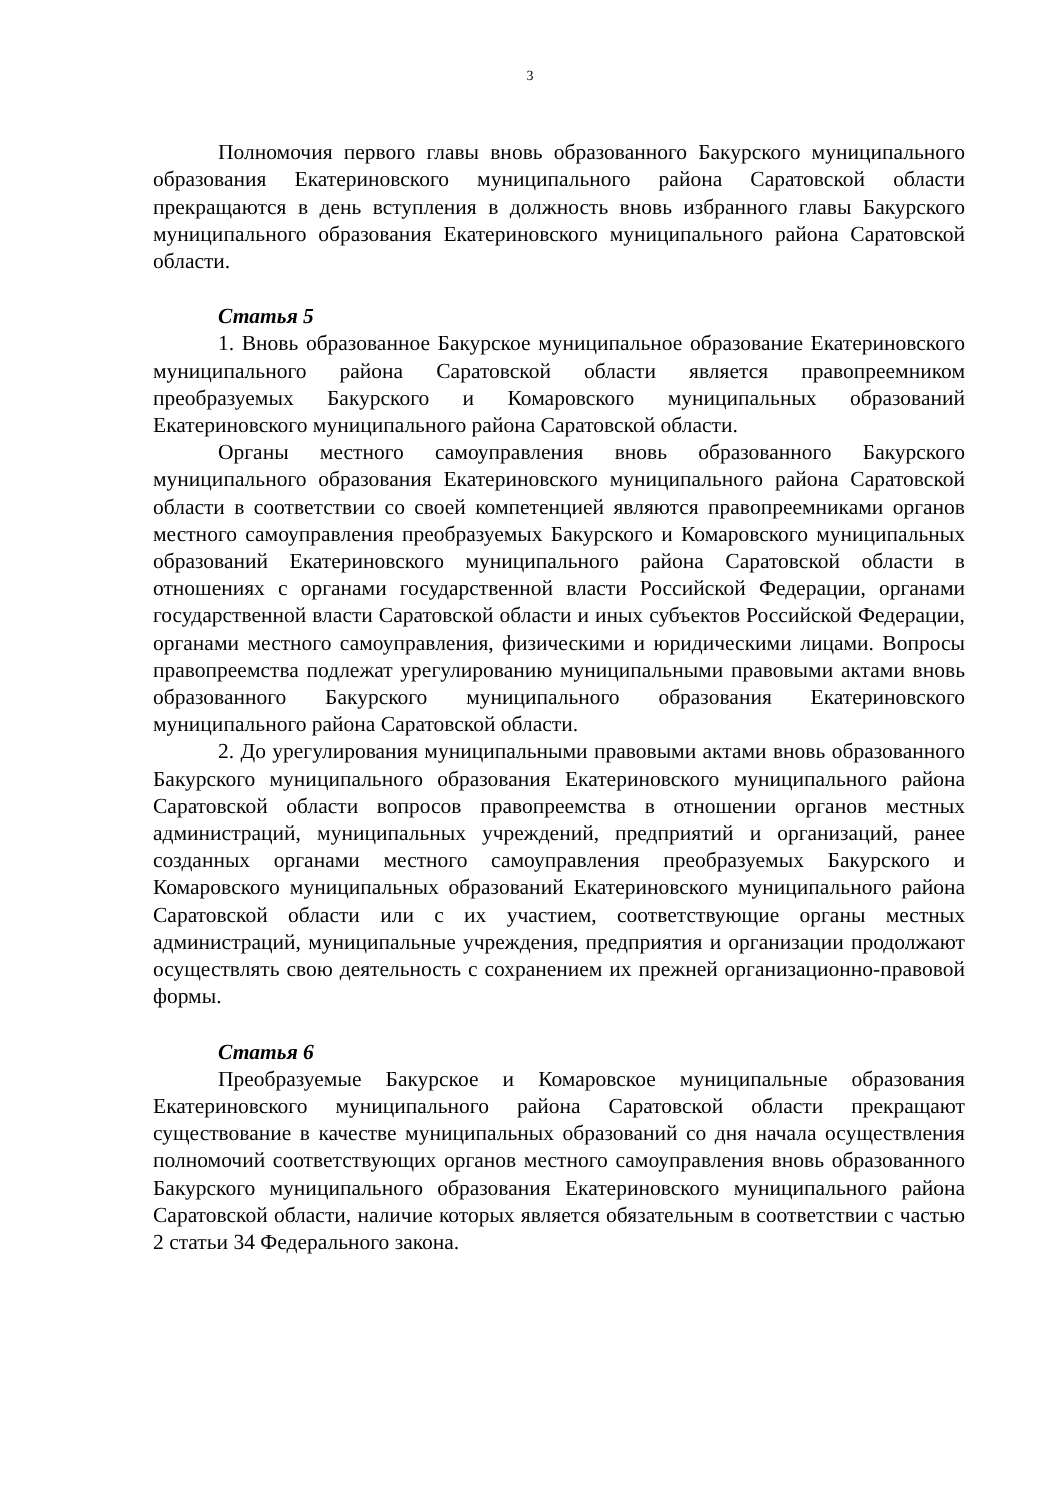3
Полномочия первого главы вновь образованного Бакурского муниципального образования Екатериновского муниципального района Саратовской области прекращаются в день вступления в должность вновь избранного главы Бакурского муниципального образования Екатериновского муниципального района Саратовской области.
Статья 5
1. Вновь образованное Бакурское муниципальное образование Екатериновского муниципального района Саратовской области является правопреемником преобразуемых Бакурского и Комаровского муниципальных образований Екатериновского муниципального района Саратовской области.
Органы местного самоуправления вновь образованного Бакурского муниципального образования Екатериновского муниципального района Саратовской области в соответствии со своей компетенцией являются правопреемниками органов местного самоуправления преобразуемых Бакурского и Комаровского муниципальных образований Екатериновского муниципального района Саратовской области в отношениях с органами государственной власти Российской Федерации, органами государственной власти Саратовской области и иных субъектов Российской Федерации, органами местного самоуправления, физическими и юридическими лицами. Вопросы правопреемства подлежат урегулированию муниципальными правовыми актами вновь образованного Бакурского муниципального образования Екатериновского муниципального района Саратовской области.
2. До урегулирования муниципальными правовыми актами вновь образованного Бакурского муниципального образования Екатериновского муниципального района Саратовской области вопросов правопреемства в отношении органов местных администраций, муниципальных учреждений, предприятий и организаций, ранее созданных органами местного самоуправления преобразуемых Бакурского и Комаровского муниципальных образований Екатериновского муниципального района Саратовской области или с их участием, соответствующие органы местных администраций, муниципальные учреждения, предприятия и организации продолжают осуществлять свою деятельность с сохранением их прежней организационно-правовой формы.
Статья 6
Преобразуемые Бакурское и Комаровское муниципальные образования Екатериновского муниципального района Саратовской области прекращают существование в качестве муниципальных образований со дня начала осуществления полномочий соответствующих органов местного самоуправления вновь образованного Бакурского муниципального образования Екатериновского муниципального района Саратовской области, наличие которых является обязательным в соответствии с частью 2 статьи 34 Федерального закона.